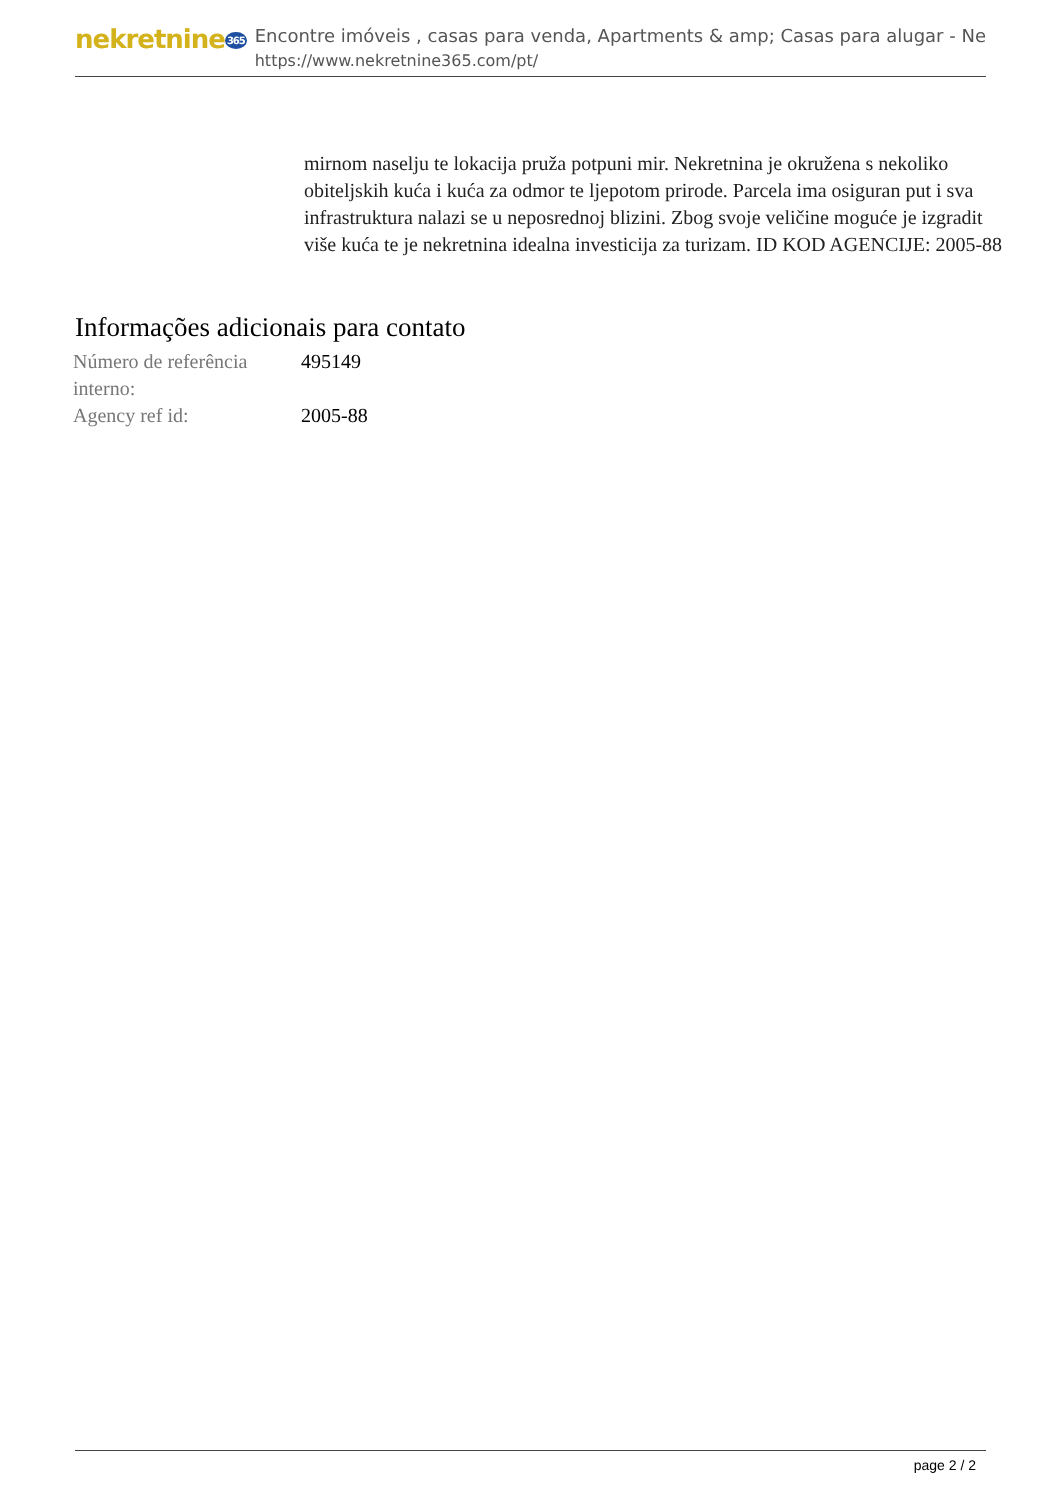nekretnine365
Encontre imóveis , casas para venda, Apartments & amp; Casas para alugar - Ne
https://www.nekretnine365.com/pt/
mirnom naselju te lokacija pruža potpuni mir. Nekretnina je okružena s nekoliko obiteljskih kuća i kuća za odmor te ljepotom prirode. Parcela ima osiguran put i sva infrastruktura nalazi se u neposrednoj blizini. Zbog svoje veličine moguće je izgradit više kuća te je nekretnina idealna investicija za turizam. ID KOD AGENCIJE: 2005-88
Informações adicionais para contato
| Número de referência interno: | 495149 |
| Agency ref id: | 2005-88 |
page 2 / 2